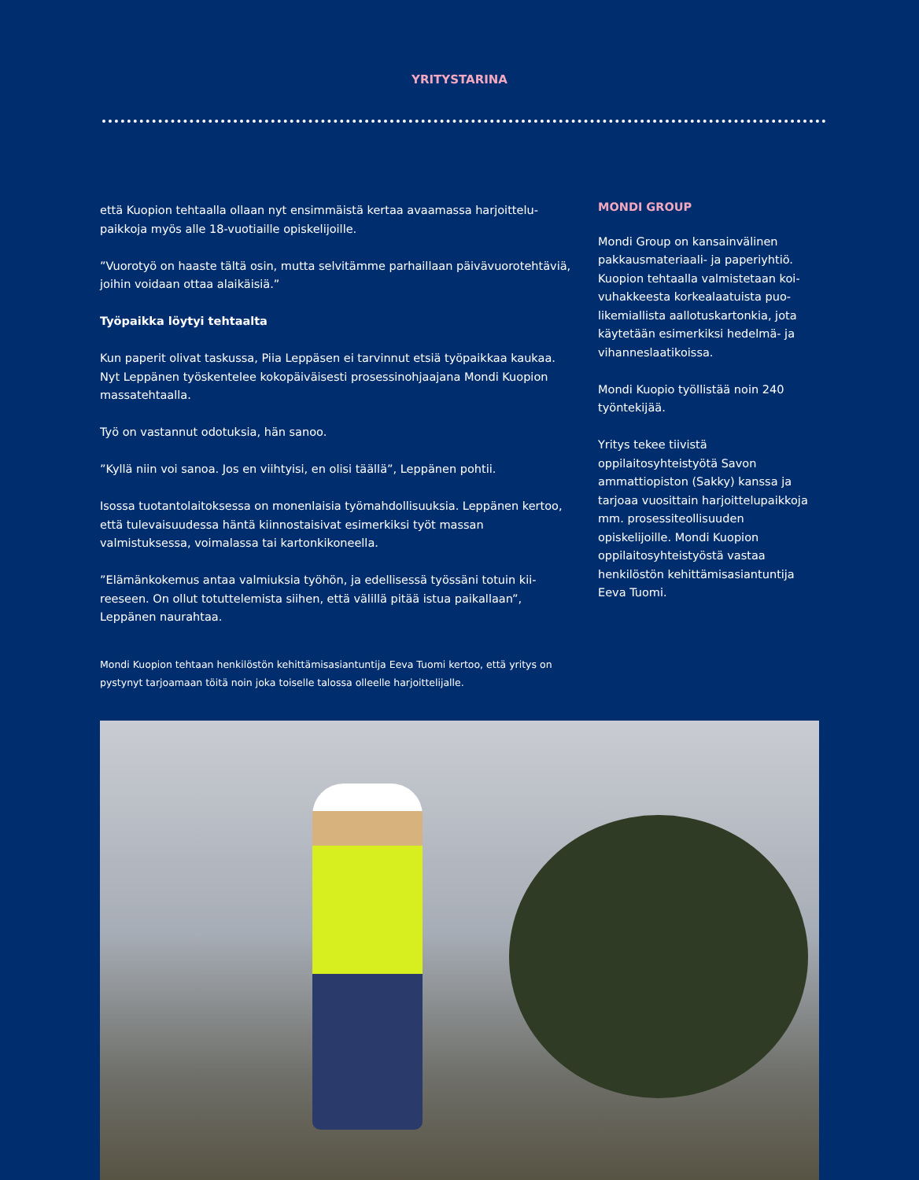YRITYSTARINA
että Kuopion tehtaalla ollaan nyt ensimmäistä kertaa avaamassa harjoittelu­paikkoja myös alle 18-vuotiaille opiskelijoille.
”Vuorotyö on haaste tältä osin, mutta selvitämme parhaillaan päivävuoroteh­täviä, joihin voidaan ottaa alaikäisiä.”
Työpaikka löytyi tehtaalta
Kun paperit olivat taskussa, Piia Leppäsen ei tarvinnut etsiä työpaikkaa kau­kaa. Nyt Leppänen työskentelee kokopäiväisesti prosessinohjaajana Mondi Kuopion massatehtaalla.
Työ on vastannut odotuksia, hän sanoo.
”Kyllä niin voi sanoa. Jos en viihtyisi, en olisi täällä”, Leppänen pohtii.
Isossa tuotantolaitoksessa on monenlaisia työmahdollisuuksia. Leppänen kertoo, että tulevaisuudessa häntä kiinnostaisivat esimerkiksi työt massan valmistuksessa, voimalassa tai kartonkikoneella.
”Elämänkokemus antaa valmiuksia työhön, ja edellisessä työssäni totuin kii­reeseen. On ollut totuttelemista siihen, että välillä pitää istua paikallaan”, Leppänen naurahtaa.
Mondi Kuopion tehtaan henkilöstön kehittämisasiantuntija Eeva Tuomi kertoo, että yri­tys on pystynyt tarjoamaan töitä noin joka toiselle talossa olleelle harjoittelijalle.
MONDI GROUP
Mondi Group on kansainvälinen pakkausmateriaali- ja paperiyhtiö. Kuopion tehtaalla valmistetaan koi­vuhakkeesta korkealaatuista puo­likemiallista aallotuskartonkia, jota käytetään esimerkiksi hedelmä- ja vihanneslaatikoissa.
Mondi Kuopio työllistää noin 240 työntekijää.
Yritys tekee tiivistä oppilaitosyhteistyötä Savon ammattiopiston (Sakky) kanssa ja tarjoaa vuosittain harjoittelupaikkoja mm. prosessiteollisuuden opiskelijoille. Mondi Kuopion oppilaitosyhteistyöstä vastaa henkilöstön kehittämisasiantuntija Eeva Tuomi.